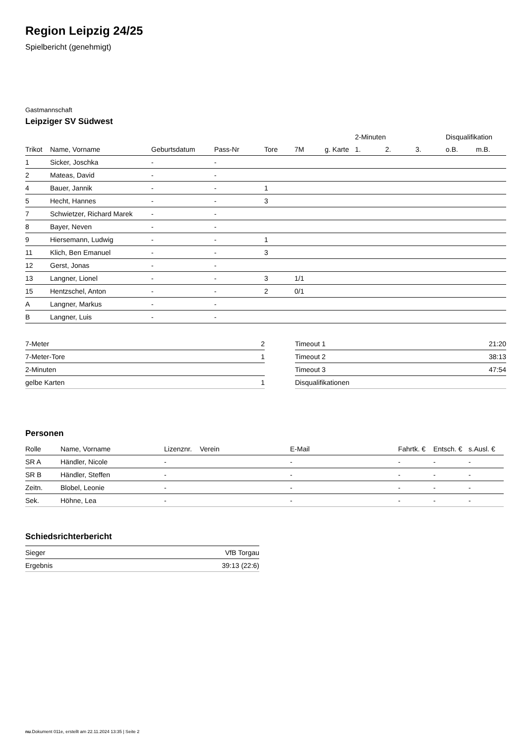Region Leipzig 24/25
Spielbericht (genehmigt)
Gastmannschaft
Leipziger SV Südwest
| | | | | | | | 2-Minuten | | | Disqualifikation | |
| --- | --- | --- | --- | --- | --- | --- | --- | --- | --- | --- | --- |
| Trikot | Name, Vorname | Geburtsdatum | Pass-Nr | Tore | 7M | g. Karte | 1. | 2. | 3. | o.B. | m.B. |
| 1 | Sicker, Joschka | - | - | | | | | | | | |
| 2 | Mateas, David | - | - | | | | | | | | |
| 4 | Bauer, Jannik | - | - | 1 | | | | | | | |
| 5 | Hecht, Hannes | - | - | 3 | | | | | | | |
| 7 | Schwietzer, Richard Marek | - | - | | | | | | | | |
| 8 | Bayer, Neven | - | - | | | | | | | | |
| 9 | Hiersemann, Ludwig | - | - | 1 | | | | | | | |
| 11 | Klich, Ben Emanuel | - | - | 3 | | | | | | | |
| 12 | Gerst, Jonas | - | - | | | | | | | | |
| 13 | Langner, Lionel | - | - | 3 | 1/1 | | | | | | |
| 15 | Hentzschel, Anton | - | - | 2 | 0/1 | | | | | | |
| A | Langner, Markus | - | - | | | | | | | | |
| B | Langner, Luis | - | - | | | | | | | | |
| 7-Meter | 2 |
| 7-Meter-Tore | 1 |
| 2-Minuten | |
| gelbe Karten | 1 |
| Timeout 1 | 21:20 |
| Timeout 2 | 38:13 |
| Timeout 3 | 47:54 |
| Disqualifikationen | |
Personen
| Rolle | Name, Vorname | Lizenznr. | Verein | E-Mail | Fahrtk. € | Entsch. € | s.Ausl. € |
| --- | --- | --- | --- | --- | --- | --- | --- |
| SR A | Händler, Nicole | - | | - | - | - | - |
| SR B | Händler, Steffen | - | | - | - | - | - |
| Zeitn. | Blobel, Leonie | - | | - | - | - | - |
| Sek. | Höhne, Lea | - | | - | - | - | - |
Schiedsrichterbericht
| Sieger | VfB Torgau |
| Ergebnis | 39:13 (22:6) |
nu.Dokument 011e, erstellt am 22.11.2024 13:35 | Seite 2